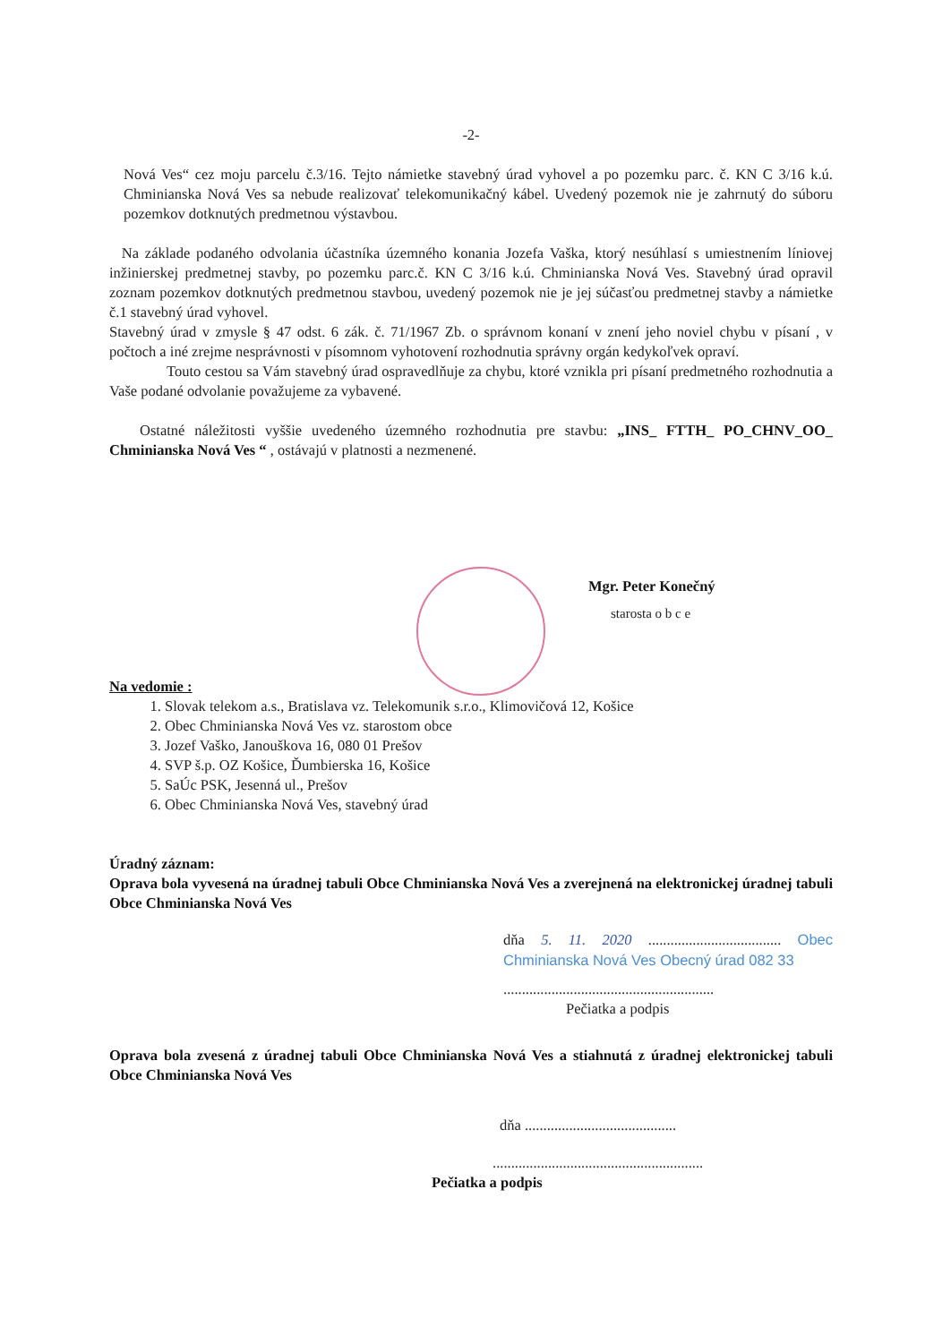-2-
Nová Ves“ cez moju parcelu č.3/16. Tejto námietke stavebný úrad vyhovel a po pozemku parc. č. KN C 3/16 k.ú. Chminianska Nová Ves sa nebude realizovať telekomunikačný kábel. Uvedený pozemok nie je zahrnutý do súboru pozemkov dotknutých predmetnou výstavbou.
Na základe podaného odvolania účastníka územného konania Jozefa Vaška, ktorý nesúhlasí s umiestnením líniovej inžinierskej predmetnej stavby, po pozemku parc.č. KN C 3/16 k.ú. Chminianska Nová Ves. Stavebný úrad opravil zoznam pozemkov dotknutých predmetnou stavbou, uvedený pozemok nie je jej súčasťou predmetnej stavby a námietke č.1 stavebný úrad vyhovel.
Stavebný úrad v zmysle § 47 odst. 6 zák. č. 71/1967 Zb. o správnom konaní v znení jeho noviel chybu v písaní , v počtoch a iné zrejme nesprávnosti v písomnom vyhotovení rozhodnutia správny orgán kedykoľvek opraví.
Touto cestou sa Vám stavebný úrad ospravedlňuje za chybu, ktoré vznikla pri písaní predmetného rozhodnutia a Vaše podané odvolanie považujeme za vybavené.
Ostatné náležitosti vyššie uvedeného územného rozhodnutia pre stavbu: „INS_ FTTH_ PO_CHNV_OO_ Chminianska Nová Ves “ , ostávajú v platnosti a nezmenené.
Mgr. Peter Konečný
starosta o b c e
Na vedomie :
1. Slovak telekom a.s., Bratislava vz. Telekomunik s.r.o., Klimovičová 12, Košice
2. Obec Chminianska Nová Ves vz. starostom obce
3. Jozef Vaško, Janouškova 16, 080 01 Prešov
4. SVP š.p. OZ Košice, Ďumbierska 16, Košice
5. SaÚc PSK, Jesenná ul., Prešov
6. Obec Chminianska Nová Ves, stavebný úrad
Úradný záznam:
Oprava bola vyvesená na úradnej tabuli Obce Chminianska Nová Ves a zverejnená na elektronickej úradnej tabuli Obce Chminianska Nová Ves
dňa 5. 11. 2020 .................................... Obec Chminianska Nová Ves Obecný úrad 082 33
.........................................................
Pečiatka a podpis
Oprava bola zvesená z úradnej tabuli Obce Chminianska Nová Ves a stiahnutá z úradnej elektronickej tabuli Obce Chminianska Nová Ves
dňa .........................................
.........................................................
Pečiatka a podpis